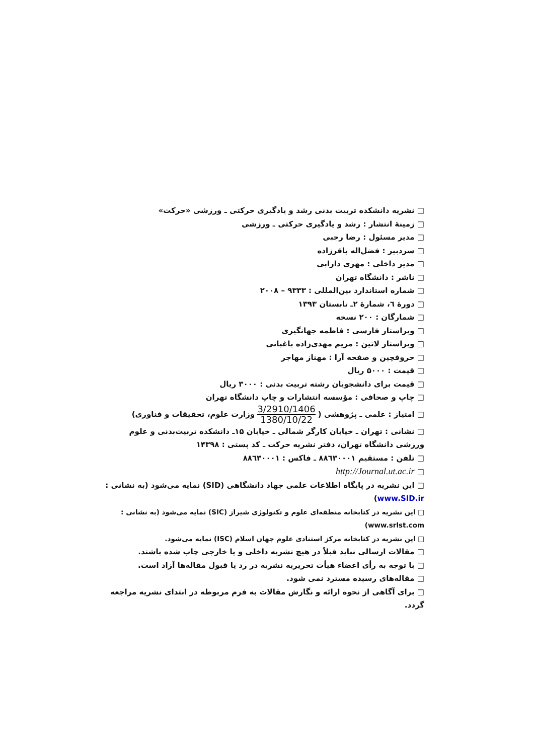□ نشریه دانشکده تربیت بدنی رشد و یادگیری حرکتی ـ ورزشی «حرکت»
□ زمینهٔ انتشار : رشد و یادگیری حرکتی ـ ورزشی
□ مدیر مسئول : رضا رجبی
□ سردبیر : فضل‌اله باقرزاده
□ مدیر داخلی : مهری دارابی
□ ناشر : دانشگاه تهران
□ شماره استاندارد بین‌المللی : ۹۳۳۳ – ۲۰۰۸
□ دورهٔ ٦، شمارهٔ ۲ـ تابستان ۱۳۹۳
□ شمارگان : ۲۰۰ نسخه
□ ویراستار فارسی : فاطمه جهانگیری
□ ویراستار لاتین : مریم مهدی‌زاده باغبانی
□ حروفچین و صفحه آرا : مهناز مهاجر
□ قیمت : ۵۰۰۰ ریال
□ قیمت برای دانشجویان رشته تربیت بدنی : ۳۰۰۰ ریال
□ چاپ و صحافی : مؤسسه انتشارات و چاپ دانشگاه تهران
□ امتیاز : علمی ـ پژوهشی ( 3/2910/1406 1380/10/22 وزارت علوم، تحقیقات و فناوری)
□ نشانی : تهران ـ خیابان کارگر شمالی ـ خیابان ۱۵ـ دانشکده تربیت‌بدنی و علوم ورزشی دانشگاه تهران، دفتر نشریه حرکت ـ کد پستی : ۱۴۳۹۸
□ تلفن : مستقیم ۸۸٦۳۰۰۰۱ ـ فاکس : ۸۸٦۳۰۰۰۱
□ http://Journal.ut.ac.ir
□ این نشریه در پایگاه اطلاعات علمی جهاد دانشگاهی (SID) نمایه می‌شود (به نشانی : www.SID.ir)
□ این نشریه در کتابخانه منطقه‌ای علوم و تکنولوژی شیراز (SIC) نمایه می‌شود (به نشانی : www.srlst.com)
□ این نشریه در کتابخانه مرکز استنادی علوم جهان اسلام (ISC) نمایه می‌شود.
□ مقالات ارسالی نباید قبلاً در هیچ نشریه داخلی و یا خارجی چاپ شده باشند.
□ با توجه به رأی اعضاء هیأت تحریریه نشریه در رد یا قبول مقاله‌ها آزاد است.
□ مقاله‌های رسیده مسترد نمی شود.
□ برای آگاهی از نحوه ارائه و نگارش مقالات به فرم مربوطه در ابتدای نشریه مراجعه گردد.